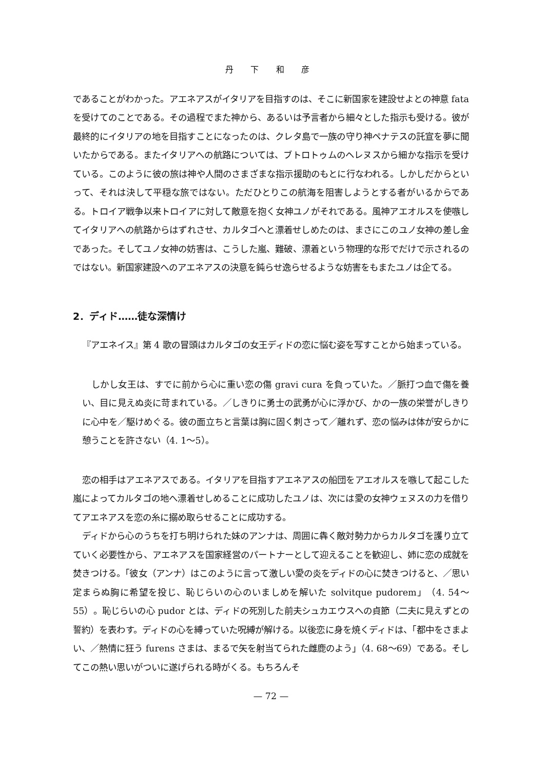丹 下 和 彦
であることがわかった。アエネアスがイタリアを目指すのは、そこに新国家を建設せよとの神意 fata を受けてのことである。その過程でまた神から、あるいは予言者から細々とした指示も受ける。彼が最終的にイタリアの地を目指すことになったのは、クレタ島で一族の守り神ペナテスの託宣を夢に聞いたからである。またイタリアへの航路については、ブトロトゥムのヘレヌスから細かな指示を受けている。このように彼の旅は神や人間のさまざまな指示援助のもとに行なわれる。しかしだからといって、それは決して平穏な旅ではない。ただひとりこの航海を阻害しようとする者がいるからである。トロイア戦争以来トロイアに対して敵意を抱く女神ユノがそれである。風神アエオルスを使嗾してイタリアへの航路からはずれさせ、カルタゴへと漂着せしめたのは、まさにこのユノ女神の差し金であった。そしてユノ女神の妨害は、こうした嵐、難破、漂着という物理的な形でだけで示されるのではない。新国家建設へのアエネアスの決意を鈍らせ逸らせるような妨害をもまたユノは企てる。
2．ディド……徒な深情け
『アエネイス』第 4 歌の冒頭はカルタゴの女王ディドの恋に悩む姿を写すことから始まっている。
しかし女王は、すでに前から心に重い恋の傷 gravi cura を負っていた。／脈打つ血で傷を養い、目に見えぬ炎に苛まれている。／しきりに勇士の武勇が心に浮かび、かの一族の栄誉がしきりに心中を／駆けめぐる。彼の面立ちと言葉は胸に固く刺さって／離れず、恋の悩みは体が安らかに憩うことを許さない（4. 1〜5）。
恋の相手はアエネアスである。イタリアを目指すアエネアスの船団をアエオルスを嗾して起こした嵐によってカルタゴの地へ漂着せしめることに成功したユノは、次には愛の女神ウェヌスの力を借りてアエネアスを恋の糸に搦め取らせることに成功する。
ディドから心のうちを打ち明けられた妹のアンナは、周囲に犇く敵対勢力からカルタゴを護り立てていく必要性から、アエネアスを国家経営のパートナーとして迎えることを歓迎し、姉に恋の成就を焚きつける。「彼女（アンナ）はこのように言って激しい愛の炎をディドの心に焚きつけると、／思い定まらぬ胸に希望を投じ、恥じらいの心のいましめを解いた solvitque pudorem」（4. 54〜55）。恥じらいの心 pudor とは、ディドの死別した前夫シュカエウスへの貞節（二夫に見えずとの誓約）を表わす。ディドの心を縛っていた呪縛が解ける。以後恋に身を焼くディドは、「都中をさまよい、／熱情に狂う furens さまは、まるで矢を射当てられた雌鹿のよう」（4. 68〜69）である。そしてこの熱い思いがついに遂げられる時がくる。もちろんそ
— 72 —